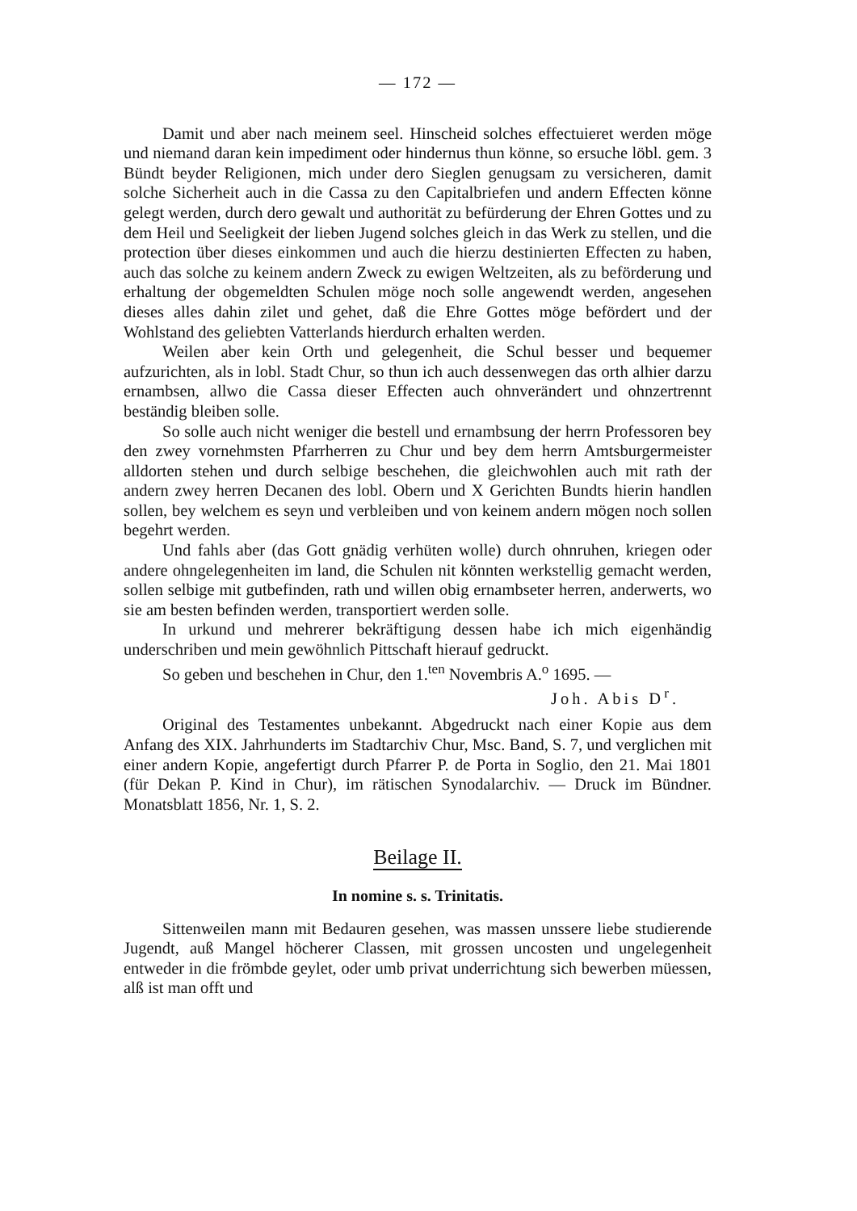— 172 —
Damit und aber nach meinem seel. Hinscheid solches effectuieret werden möge und niemand daran kein impediment oder hindernus thun könne, so ersuche löbl. gem. 3 Bündt beyder Religionen, mich under dero Sieglen genugsam zu versicheren, damit solche Sicherheit auch in die Cassa zu den Capitalbriefen und andern Effecten könne gelegt werden, durch dero gewalt und authorität zu befürderung der Ehren Gottes und zu dem Heil und Seeligkeit der lieben Jugend solches gleich in das Werk zu stellen, und die protection über dieses einkommen und auch die hierzu destinierten Effecten zu haben, auch das solche zu keinem andern Zweck zu ewigen Weltzeiten, als zu beförderung und erhaltung der obgemeldten Schulen möge noch solle angewendt werden, angesehen dieses alles dahin zilet und gehet, daß die Ehre Gottes möge befördert und der Wohlstand des geliebten Vatterlands hierdurch erhalten werden.
Weilen aber kein Orth und gelegenheit, die Schul besser und bequemer aufzurichten, als in lobl. Stadt Chur, so thun ich auch dessenwegen das orth alhier darzu ernambsen, allwo die Cassa dieser Effecten auch ohnverändert und ohnzertrennt beständig bleiben solle.
So solle auch nicht weniger die bestell und ernambsung der herrn Professoren bey den zwey vornehmsten Pfarrherren zu Chur und bey dem herrn Amtsburgermeister alldorten stehen und durch selbige beschehen, die gleichwohlen auch mit rath der andern zwey herren Decanen des lobl. Obern und X Gerichten Bundts hierin handlen sollen, bey welchem es seyn und verbleiben und von keinem andern mögen noch sollen begehrt werden.
Und fahls aber (das Gott gnädig verhüten wolle) durch ohnruhen, kriegen oder andere ohngelegenheiten im land, die Schulen nit könnten werkstellig gemacht werden, sollen selbige mit gutbefinden, rath und willen obig ernambseter herren, anderwerts, wo sie am besten befinden werden, transportiert werden solle.
In urkund und mehrerer bekräftigung dessen habe ich mich eigenhändig underschriben und mein gewöhnlich Pittschaft hierauf gedruckt.
So geben und beschehen in Chur, den 1.<sup>ten</sup> Novembris A.<sup>o</sup> 1695. —
Joh. Abis D<sup>r</sup>.
Original des Testamentes unbekannt. Abgedruckt nach einer Kopie aus dem Anfang des XIX. Jahrhunderts im Stadtarchiv Chur, Msc. Band, S. 7, und verglichen mit einer andern Kopie, angefertigt durch Pfarrer P. de Porta in Soglio, den 21. Mai 1801 (für Dekan P. Kind in Chur), im rätischen Synodalarchiv. — Druck im Bündner. Monatsblatt 1856, Nr. 1, S. 2.
Beilage II.
In nomine s. s. Trinitatis.
Sittenweilen mann mit Bedauren gesehen, was massen unssere liebe studierende Jugendt, auß Mangel höcherer Classen, mit grossen uncosten und ungelegenheit entweder in die frömbde geylet, oder umb privat underrichtung sich bewerben müessen, alß ist man offt und